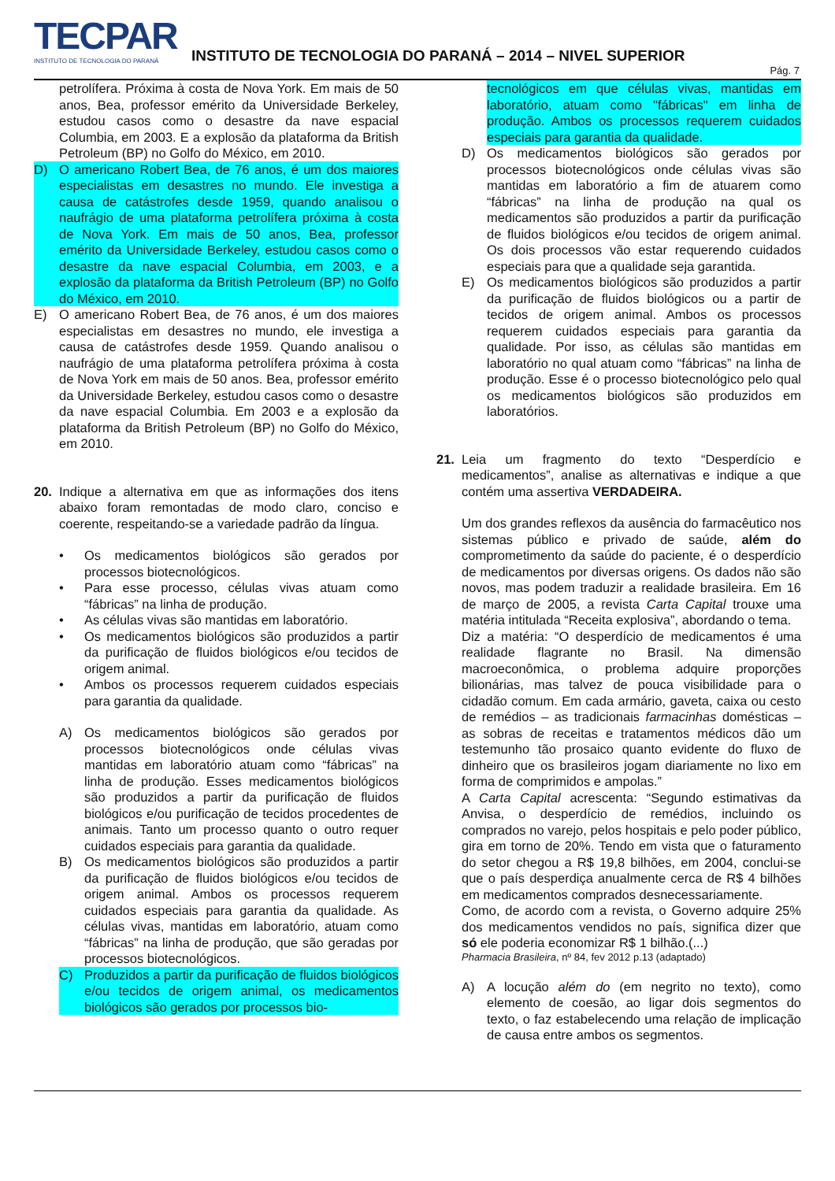TECPAR
INSTITUTO DE TECNOLOGIA DO PARANÁ
INSTITUTO DE TECNOLOGIA DO PARANÁ – 2014 – NIVEL SUPERIOR
Pág. 7
petrolífera. Próxima à costa de Nova York. Em mais de 50 anos, Bea, professor emérito da Universidade Berkeley, estudou casos como o desastre da nave espacial Columbia, em 2003. E a explosão da plataforma da British Petroleum (BP) no Golfo do México, em 2010.
D) O americano Robert Bea, de 76 anos, é um dos maiores especialistas em desastres no mundo. Ele investiga a causa de catástrofes desde 1959, quando analisou o naufrágio de uma plataforma petrolífera próxima à costa de Nova York. Em mais de 50 anos, Bea, professor emérito da Universidade Berkeley, estudou casos como o desastre da nave espacial Columbia, em 2003, e a explosão da plataforma da British Petroleum (BP) no Golfo do México, em 2010.
E) O americano Robert Bea, de 76 anos, é um dos maiores especialistas em desastres no mundo, ele investiga a causa de catástrofes desde 1959. Quando analisou o naufrágio de uma plataforma petrolífera próxima à costa de Nova York em mais de 50 anos. Bea, professor emérito da Universidade Berkeley, estudou casos como o desastre da nave espacial Columbia. Em 2003 e a explosão da plataforma da British Petroleum (BP) no Golfo do México, em 2010.
20. Indique a alternativa em que as informações dos itens abaixo foram remontadas de modo claro, conciso e coerente, respeitando-se a variedade padrão da língua.
• Os medicamentos biológicos são gerados por processos biotecnológicos.
• Para esse processo, células vivas atuam como “fábricas” na linha de produção.
• As células vivas são mantidas em laboratório.
• Os medicamentos biológicos são produzidos a partir da purificação de fluidos biológicos e/ou tecidos de origem animal.
• Ambos os processos requerem cuidados especiais para garantia da qualidade.
A) Os medicamentos biológicos são gerados por processos biotecnológicos onde células vivas mantidas em laboratório atuam como “fábricas” na linha de produção. Esses medicamentos biológicos são produzidos a partir da purificação de fluidos biológicos e/ou purificação de tecidos procedentes de animais. Tanto um processo quanto o outro requer cuidados especiais para garantia da qualidade.
B) Os medicamentos biológicos são produzidos a partir da purificação de fluidos biológicos e/ou tecidos de origem animal. Ambos os processos requerem cuidados especiais para garantia da qualidade. As células vivas, mantidas em laboratório, atuam como “fábricas” na linha de produção, que são geradas por processos biotecnológicos.
C) Produzidos a partir da purificação de fluidos biológicos e/ou tecidos de origem animal, os medicamentos biológicos são gerados por processos bio-
tecnológicos em que células vivas, mantidas em laboratório, atuam como "fábricas" em linha de produção. Ambos os processos requerem cuidados especiais para garantia da qualidade.
D) Os medicamentos biológicos são gerados por processos biotecnológicos onde células vivas são mantidas em laboratório a fim de atuarem como “fábricas” na linha de produção na qual os medicamentos são produzidos a partir da purificação de fluidos biológicos e/ou tecidos de origem animal. Os dois processos vão estar requerendo cuidados especiais para que a qualidade seja garantida.
E) Os medicamentos biológicos são produzidos a partir da purificação de fluidos biológicos ou a partir de tecidos de origem animal. Ambos os processos requerem cuidados especiais para garantia da qualidade. Por isso, as células são mantidas em laboratório no qual atuam como “fábricas” na linha de produção. Esse é o processo biotecnológico pelo qual os medicamentos biológicos são produzidos em laboratórios.
21. Leia um fragmento do texto “Desperdício e medicamentos”, analise as alternativas e indique a que contém uma assertiva VERDADEIRA.
Um dos grandes reflexos da ausência do farmacêutico nos sistemas público e privado de saúde, além do comprometimento da saúde do paciente, é o desperdício de medicamentos por diversas origens. Os dados não são novos, mas podem traduzir a realidade brasileira. Em 16 de março de 2005, a revista Carta Capital trouxe uma matéria intitulada “Receita explosiva”, abordando o tema.
Diz a matéria: “O desperdício de medicamentos é uma realidade flagrante no Brasil. Na dimensão macroeconômica, o problema adquire proporções bilionárias, mas talvez de pouca visibilidade para o cidadão comum. Em cada armário, gaveta, caixa ou cesto de remédios – as tradicionais farmacinhas domésticas – as sobras de receitas e tratamentos médicos dão um testemunho tão prosaico quanto evidente do fluxo de dinheiro que os brasileiros jogam diariamente no lixo em forma de comprimidos e ampolas.”
A Carta Capital acrescenta: “Segundo estimativas da Anvisa, o desperdício de remédios, incluindo os comprados no varejo, pelos hospitais e pelo poder público, gira em torno de 20%. Tendo em vista que o faturamento do setor chegou a R$ 19,8 bilhões, em 2004, conclui-se que o país desperdiça anualmente cerca de R$ 4 bilhões em medicamentos comprados desnecessariamente.
Como, de acordo com a revista, o Governo adquire 25% dos medicamentos vendidos no país, significa dizer que só ele poderia economizar R$ 1 bilhão.(...)
Pharmacia Brasileira, nº 84, fev 2012 p.13 (adaptado)
A) A locução além do (em negrito no texto), como elemento de coesão, ao ligar dois segmentos do texto, o faz estabelecendo uma relação de implicação de causa entre ambos os segmentos.